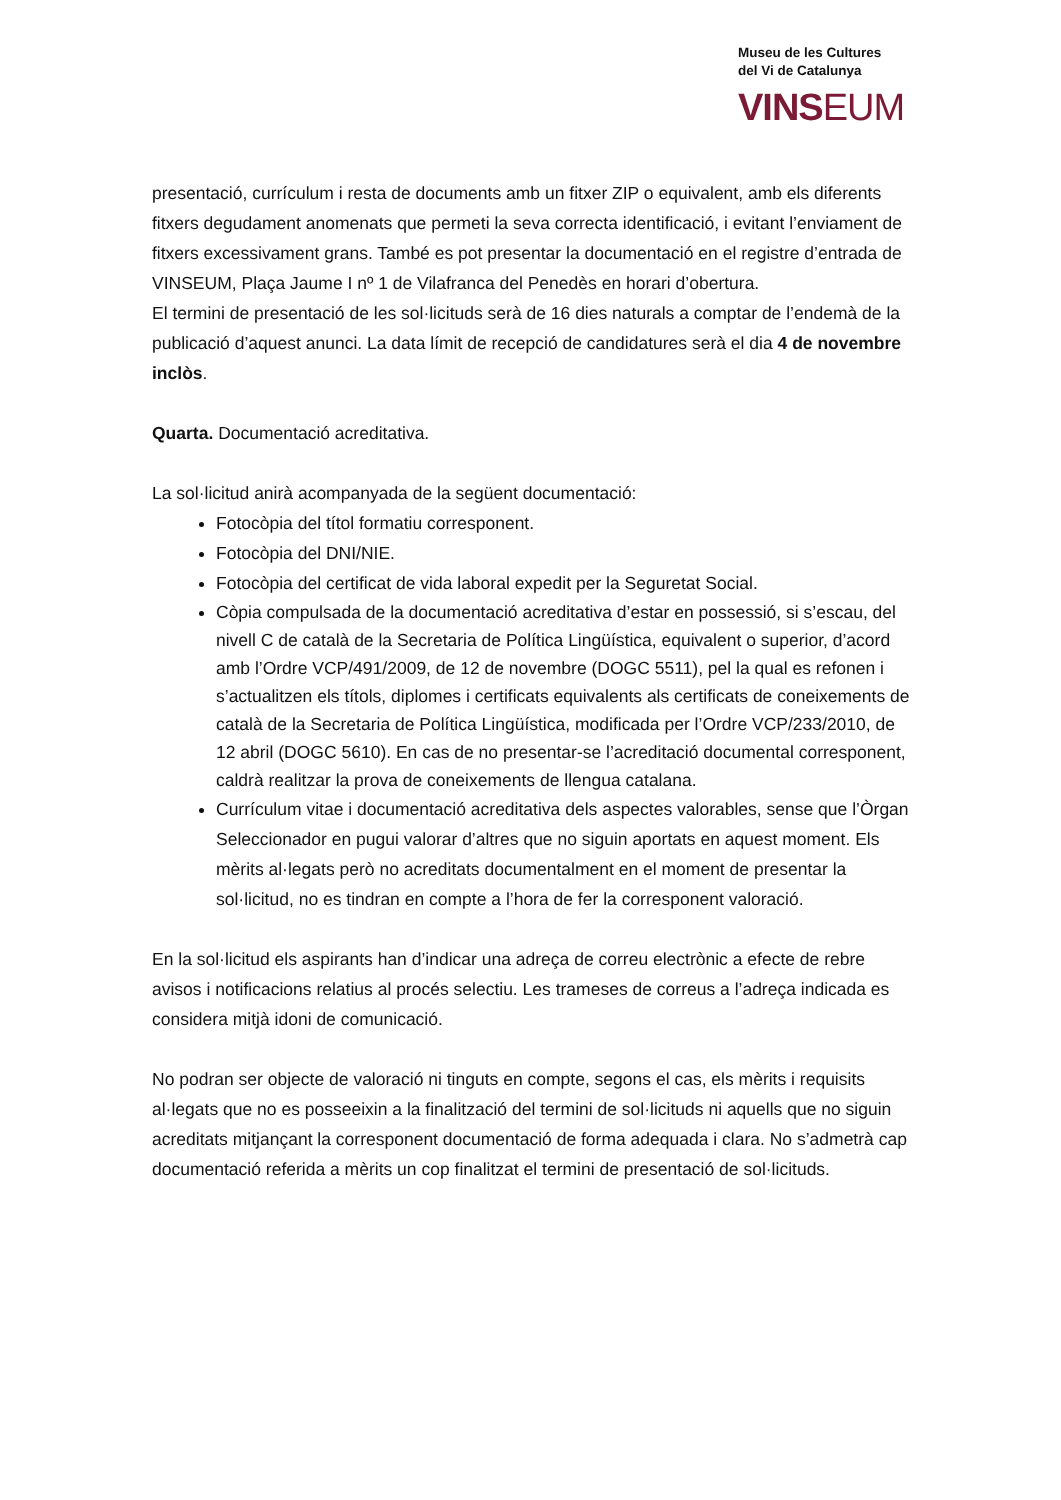Museu de les Cultures
del Vi de Catalunya
VINSEUM
presentació, currículum i resta de documents amb un fitxer ZIP o equivalent, amb els diferents fitxers degudament anomenats que permeti la seva correcta identificació, i evitant l’enviament de fitxers excessivament grans. També es pot presentar la documentació en el registre d’entrada de VINSEUM, Plaça Jaume I nº 1 de Vilafranca del Penedès en horari d’obertura.
El termini de presentació de les sol·licituds serà de 16 dies naturals a comptar de l’endemà de la publicació d’aquest anunci. La data límit de recepció de candidatures serà el dia 4 de novembre inclòs.
Quarta. Documentació acreditativa.
La sol·licitud anirà acompanyada de la següent documentació:
Fotocòpia del títol formatiu corresponent.
Fotocòpia del DNI/NIE.
Fotocòpia del certificat de vida laboral expedit per la Seguretat Social.
Còpia compulsada de la documentació acreditativa d’estar en possessió, si s’escau, del nivell C de català de la Secretaria de Política Lingüística, equivalent o superior, d’acord amb l’Ordre VCP/491/2009, de 12 de novembre (DOGC 5511), pel la qual es refonen i s’actualitzen els títols, diplomes i certificats equivalents als certificats de coneixements de català de la Secretaria de Política Lingüística, modificada per l’Ordre VCP/233/2010, de 12 abril (DOGC 5610). En cas de no presentar-se l’acreditació documental corresponent, caldrà realitzar la prova de coneixements de llengua catalana.
Currículum vitae i documentació acreditativa dels aspectes valorables, sense que l’Òrgan Seleccionador en pugui valorar d’altres que no siguin aportats en aquest moment. Els mèrits al·legats però no acreditats documentalment en el moment de presentar la sol·licitud, no es tindran en compte a l’hora de fer la corresponent valoració.
En la sol·licitud els aspirants han d’indicar una adreça de correu electrònic a efecte de rebre avisos i notificacions relatius al procés selectiu. Les trameses de correus a l’adreça indicada es considera mitjà idoni de comunicació.
No podran ser objecte de valoració ni tinguts en compte, segons el cas, els mèrits i requisits al·legats que no es posseeixin a la finalització del termini de sol·licituds ni aquells que no siguin acreditats mitjançant la corresponent documentació de forma adequada i clara. No s’admetrà cap documentació referida a mèrits un cop finalitzat el termini de presentació de sol·licituds.